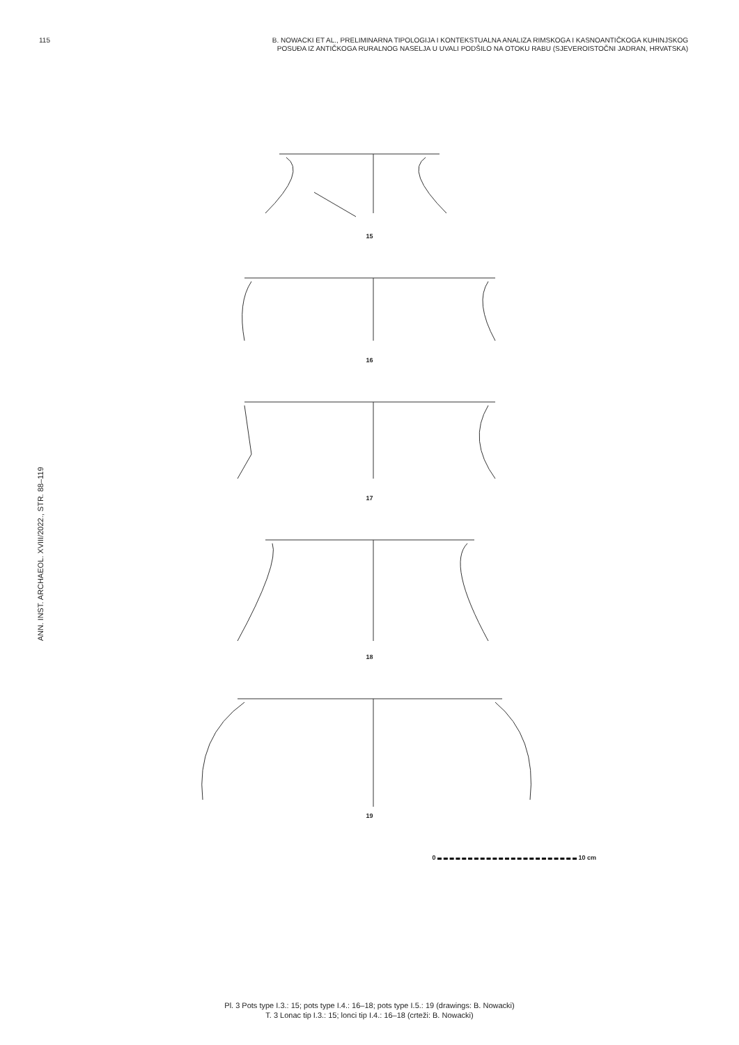115 B. NOWACKI ET AL., PRELIMINARNA TIPOLOGIJA I KONTEKSTUALNA ANALIZA RIMSKOGA I KASNOANTIČKOGA KUHINJSKOG
POSUĐA IZ ANTIČKOGA RURALNOG NASELJA U UVALI PODŠILO NA OTOKU RABU (SJEVEROISTOČNI JADRAN, HRVATSKA)
ANN. INST. ARCHAEOL. XVIII/2022., STR. 88–119
15
16
17
18
19
0 10 cm
Pl. 3 Pots type I.3.: 15; pots type I.4.: 16–18; pots type I.5.: 19 (drawings: B. Nowacki)
T. 3 Lonac tip I.3.: 15; lonci tip I.4.: 16–18 (crteži: B. Nowacki)